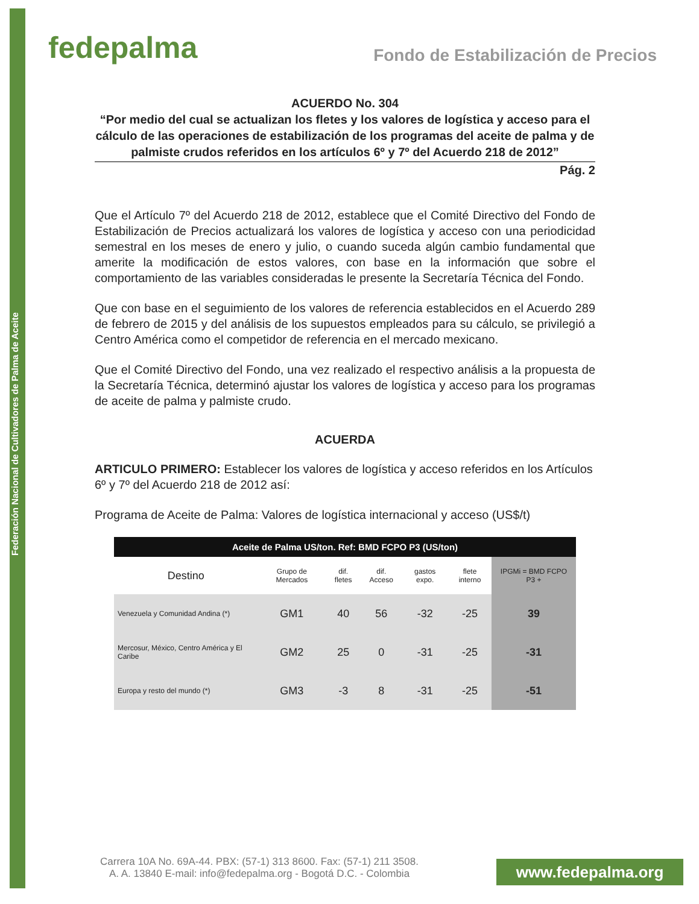Federación Nacional de Cultivadores de Palma de Aceite
fedepalma
Fondo de Estabilización de Precios
ACUERDO No. 304
“Por medio del cual se actualizan los fletes y los valores de logística y acceso para el cálculo de las operaciones de estabilización de los programas del aceite de palma y de palmiste crudos referidos en los artículos 6º y 7º del Acuerdo 218 de 2012”
Pág. 2
Que el Artículo 7º del Acuerdo 218 de 2012, establece que el Comité Directivo del Fondo de Estabilización de Precios actualizará los valores de logística y acceso con una periodicidad semestral en los meses de enero y julio, o cuando suceda algún cambio fundamental que amerite la modificación de estos valores, con base en la información que sobre el comportamiento de las variables consideradas le presente la Secretaría Técnica del Fondo.
Que con base en el seguimiento de los valores de referencia establecidos en el Acuerdo 289 de febrero de 2015 y del análisis de los supuestos empleados para su cálculo, se privilegió a Centro América como el competidor de referencia en el mercado mexicano.
Que el Comité Directivo del Fondo, una vez realizado el respectivo análisis a la propuesta de la Secretaría Técnica, determinó ajustar los valores de logística y acceso para los programas de aceite de palma y palmiste crudo.
ACUERDA
ARTICULO PRIMERO: Establecer los valores de logística y acceso referidos en los Artículos 6º y 7º del Acuerdo 218 de 2012 así:
Programa de Aceite de Palma: Valores de logística internacional y acceso (US$/t)
| Aceite de Palma US/ton. Ref: BMD FCPO P3 (US/ton) | | | | | | |
| --- | --- | --- | --- | --- | --- | --- |
| Destino | Grupo de Mercados | dif. fletes | dif. Acceso | gastos expo. | flete interno | IPGMi = BMD FCPO P3 + |
| Venezuela y Comunidad Andina (*) | GM1 | 40 | 56 | -32 | -25 | 39 |
| Mercosur, México, Centro América y El Caribe | GM2 | 25 | 0 | -31 | -25 | -31 |
| Europa y resto del mundo (*) | GM3 | -3 | 8 | -31 | -25 | -51 |
Carrera 10A No. 69A-44. PBX: (57-1) 313 8600. Fax: (57-1) 211 3508.
A. A. 13840 E-mail: info@fedepalma.org - Bogotá D.C. - Colombia
www.fedepalma.org